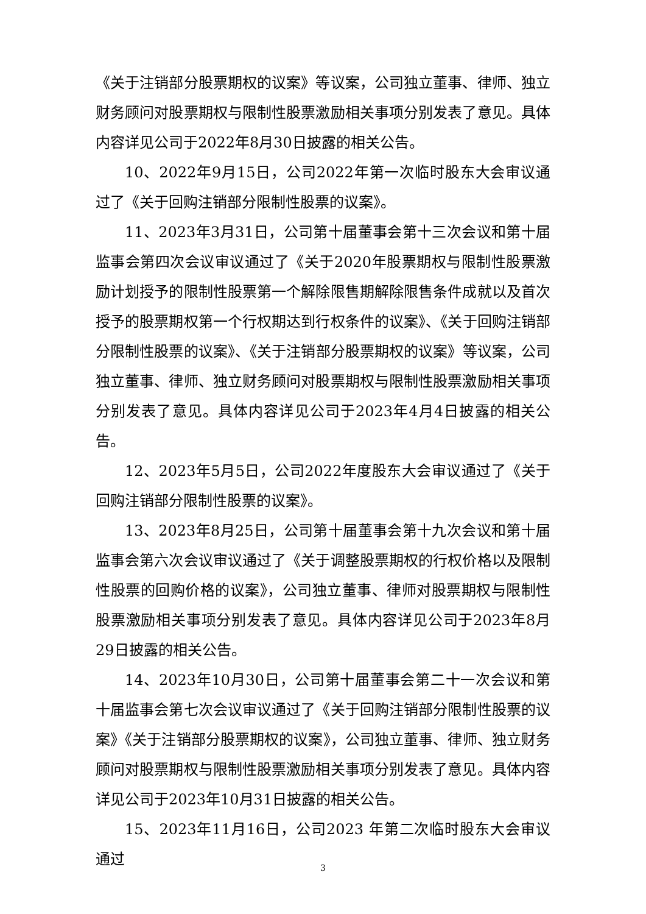《关于注销部分股票期权的议案》等议案，公司独立董事、律师、独立财务顾问对股票期权与限制性股票激励相关事项分别发表了意见。具体内容详见公司于2022年8月30日披露的相关公告。
10、2022年9月15日，公司2022年第一次临时股东大会审议通过了《关于回购注销部分限制性股票的议案》。
11、2023年3月31日，公司第十届董事会第十三次会议和第十届监事会第四次会议审议通过了《关于2020年股票期权与限制性股票激励计划授予的限制性股票第一个解除限售期解除限售条件成就以及首次授予的股票期权第一个行权期达到行权条件的议案》、《关于回购注销部分限制性股票的议案》、《关于注销部分股票期权的议案》等议案，公司独立董事、律师、独立财务顾问对股票期权与限制性股票激励相关事项分别发表了意见。具体内容详见公司于2023年4月4日披露的相关公告。
12、2023年5月5日，公司2022年度股东大会审议通过了《关于回购注销部分限制性股票的议案》。
13、2023年8月25日，公司第十届董事会第十九次会议和第十届监事会第六次会议审议通过了《关于调整股票期权的行权价格以及限制性股票的回购价格的议案》，公司独立董事、律师对股票期权与限制性股票激励相关事项分别发表了意见。具体内容详见公司于2023年8月29日披露的相关公告。
14、2023年10月30日，公司第十届董事会第二十一次会议和第十届监事会第七次会议审议通过了《关于回购注销部分限制性股票的议案》《关于注销部分股票期权的议案》，公司独立董事、律师、独立财务顾问对股票期权与限制性股票激励相关事项分别发表了意见。具体内容详见公司于2023年10月31日披露的相关公告。
15、2023年11月16日，公司2023 年第二次临时股东大会审议通过
3